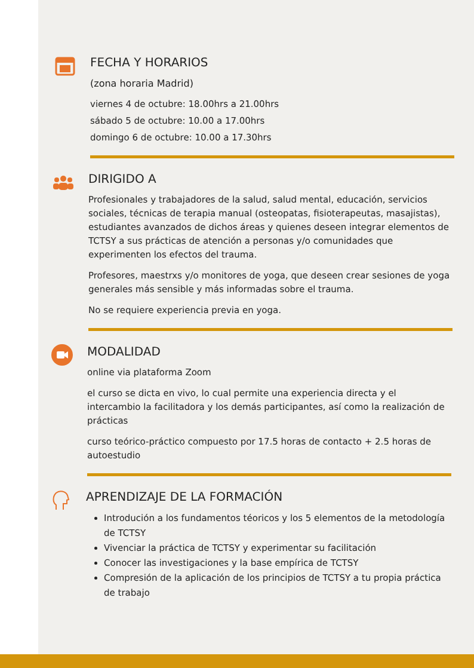FECHA Y HORARIOS
(zona horaria Madrid)
viernes 4 de octubre: 18.00hrs a 21.00hrs
sábado 5 de octubre: 10.00 a 17.00hrs
domingo 6 de octubre: 10.00 a 17.30hrs
DIRIGIDO A
Profesionales y trabajadores de la salud, salud mental, educación, servicios sociales, técnicas de terapia manual (osteopatas, fisioterapeutas, masajistas), estudiantes avanzados de dichos áreas y quienes deseen integrar elementos de TCTSY a sus prácticas de atención a personas y/o comunidades que experimenten los efectos del trauma.
Profesores, maestrxs y/o monitores de yoga, que deseen crear sesiones de yoga generales más sensible y más informadas sobre el trauma.
No se requiere experiencia previa en yoga.
MODALIDAD
online via plataforma Zoom
el curso se dicta en vivo, lo cual permite una experiencia directa y el intercambio la facilitadora y los demás participantes, así como la realización de prácticas
curso teórico-práctico compuesto por 17.5 horas de contacto + 2.5 horas de autoestudio
APRENDIZAJE DE LA FORMACIÓN
Introdución a los fundamentos téoricos y los 5 elementos de la metodología de TCTSY
Vivenciar la práctica de TCTSY y experimentar su facilitación
Conocer las investigaciones y la base empírica de TCTSY
Compresión de la aplicación de los principios de TCTSY a tu propia práctica de trabajo